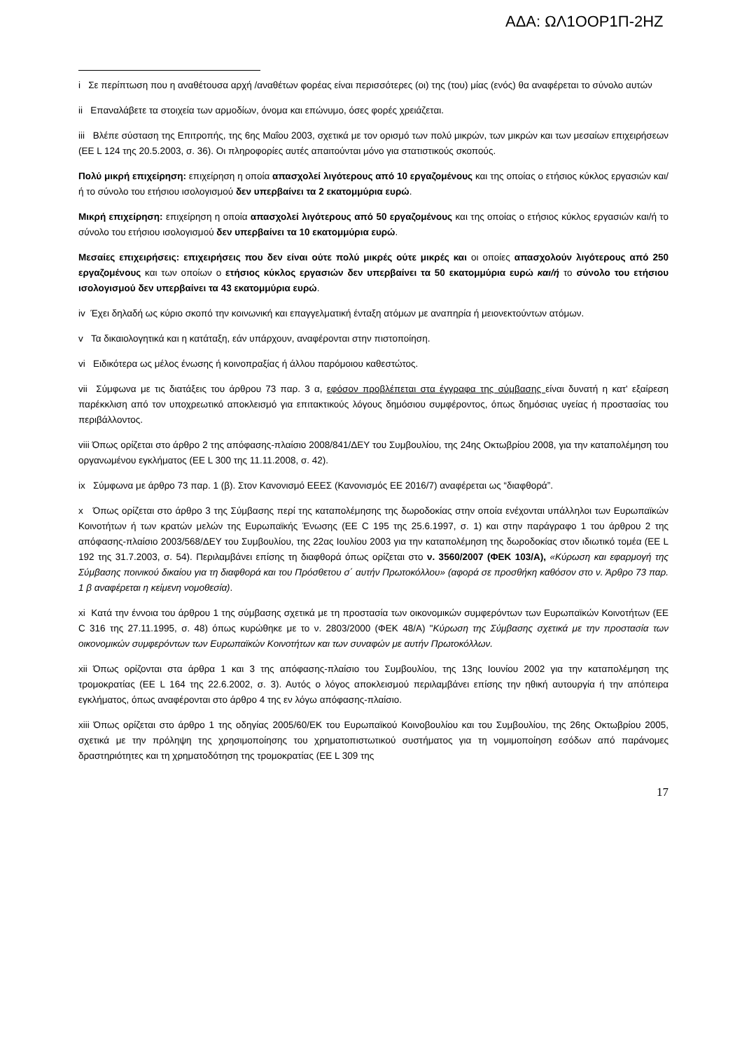ΑΔΑ: ΩΛ1ΟΟΡ1Π-2ΗΖ
i Σε περίπτωση που η αναθέτουσα αρχή /αναθέτων φορέας είναι περισσότερες (οι) της (του) μίας (ενός) θα αναφέρεται το σύνολο αυτών
ii Επαναλάβετε τα στοιχεία των αρμοδίων, όνομα και επώνυμο, όσες φορές χρειάζεται.
iii Βλέπε σύσταση της Επιτροπής, της 6ης Μαΐου 2003, σχετικά με τον ορισμό των πολύ μικρών, των μικρών και των μεσαίων επιχειρήσεων (ΕΕ L 124 της 20.5.2003, σ. 36). Οι πληροφορίες αυτές απαιτούνται μόνο για στατιστικούς σκοπούς.
Πολύ μικρή επιχείρηση: επιχείρηση η οποία απασχολεί λιγότερους από 10 εργαζομένους και της οποίας ο ετήσιος κύκλος εργασιών και/ή το σύνολο του ετήσιου ισολογισμού δεν υπερβαίνει τα 2 εκατομμύρια ευρώ.
Μικρή επιχείρηση: επιχείρηση η οποία απασχολεί λιγότερους από 50 εργαζομένους και της οποίας ο ετήσιος κύκλος εργασιών και/ή το σύνολο του ετήσιου ισολογισμού δεν υπερβαίνει τα 10 εκατομμύρια ευρώ.
Μεσαίες επιχειρήσεις: επιχειρήσεις που δεν είναι ούτε πολύ μικρές ούτε μικρές και οι οποίες απασχολούν λιγότερους από 250 εργαζομένους και των οποίων ο ετήσιος κύκλος εργασιών δεν υπερβαίνει τα 50 εκατομμύρια ευρώ και/ή το σύνολο του ετήσιου ισολογισμού δεν υπερβαίνει τα 43 εκατομμύρια ευρώ.
iv Έχει δηλαδή ως κύριο σκοπό την κοινωνική και επαγγελματική ένταξη ατόμων με αναπηρία ή μειονεκτούντων ατόμων.
v Τα δικαιολογητικά και η κατάταξη, εάν υπάρχουν, αναφέρονται στην πιστοποίηση.
vi Ειδικότερα ως μέλος ένωσης ή κοινοπραξίας ή άλλου παρόμοιου καθεστώτος.
vii Σύμφωνα με τις διατάξεις του άρθρου 73 παρ. 3 α, εφόσον προβλέπεται στα έγγραφα της σύμβασης είναι δυνατή η κατ' εξαίρεση παρέκκλιση από τον υποχρεωτικό αποκλεισμό για επιτακτικούς λόγους δημόσιου συμφέροντος, όπως δημόσιας υγείας ή προστασίας του περιβάλλοντος.
viii Όπως ορίζεται στο άρθρο 2 της απόφασης-πλαίσιο 2008/841/ΔΕΥ του Συμβουλίου, της 24ης Οκτωβρίου 2008, για την καταπολέμηση του οργανωμένου εγκλήματος (ΕΕ L 300 της 11.11.2008, σ. 42).
ix Σύμφωνα με άρθρο 73 παρ. 1 (β). Στον Κανονισμό ΕΕΕΣ (Κανονισμός ΕΕ 2016/7) αναφέρεται ως “διαφθορά”.
x Όπως ορίζεται στο άρθρο 3 της Σύμβασης περί της καταπολέμησης της δωροδοκίας στην οποία ενέχονται υπάλληλοι των Ευρωπαϊκών Κοινοτήτων ή των κρατών μελών της Ευρωπαϊκής Ένωσης (ΕΕ C 195 της 25.6.1997, σ. 1) και στην παράγραφο 1 του άρθρου 2 της απόφασης-πλαίσιο 2003/568/ΔΕΥ του Συμβουλίου, της 22ας Ιουλίου 2003 για την καταπολέμηση της δωροδοκίας στον ιδιωτικό τομέα (ΕΕ L 192 της 31.7.2003, σ. 54). Περιλαμβάνει επίσης τη διαφθορά όπως ορίζεται στο ν. 3560/2007 (ΦΕΚ 103/Α), «Κύρωση και εφαρμογή της Σύμβασης ποινικού δικαίου για τη διαφθορά και του Πρόσθετου σ΄ αυτήν Πρωτοκόλλου» (αφορά σε προσθήκη καθόσον στο ν. Άρθρο 73 παρ. 1 β αναφέρεται η κείμενη νομοθεσία).
xi Κατά την έννοια του άρθρου 1 της σύμβασης σχετικά με τη προστασία των οικονομικών συμφερόντων των Ευρωπαϊκών Κοινοτήτων (ΕΕ C 316 της 27.11.1995, σ. 48) όπως κυρώθηκε με το ν. 2803/2000 (ΦΕΚ 48/Α) "Κύρωση της Σύμβασης σχετικά με την προστασία των οικονομικών συμφερόντων των Ευρωπαϊκών Κοινοτήτων και των συναφών με αυτήν Πρωτοκόλλων.
xii Όπως ορίζονται στα άρθρα 1 και 3 της απόφασης-πλαίσιο του Συμβουλίου, της 13ης Ιουνίου 2002 για την καταπολέμηση της τρομοκρατίας (ΕΕ L 164 της 22.6.2002, σ. 3). Αυτός ο λόγος αποκλεισμού περιλαμβάνει επίσης την ηθική αυτουργία ή την απόπειρα εγκλήματος, όπως αναφέρονται στο άρθρο 4 της εν λόγω απόφασης-πλαίσιο.
xiii Όπως ορίζεται στο άρθρο 1 της οδηγίας 2005/60/ΕΚ του Ευρωπαϊκού Κοινοβουλίου και του Συμβουλίου, της 26ης Οκτωβρίου 2005, σχετικά με την πρόληψη της χρησιμοποίησης του χρηματοπιστωτικού συστήματος για τη νομιμοποίηση εσόδων από παράνομες δραστηριότητες και τη χρηματοδότηση της τρομοκρατίας (ΕΕ L 309 της
17